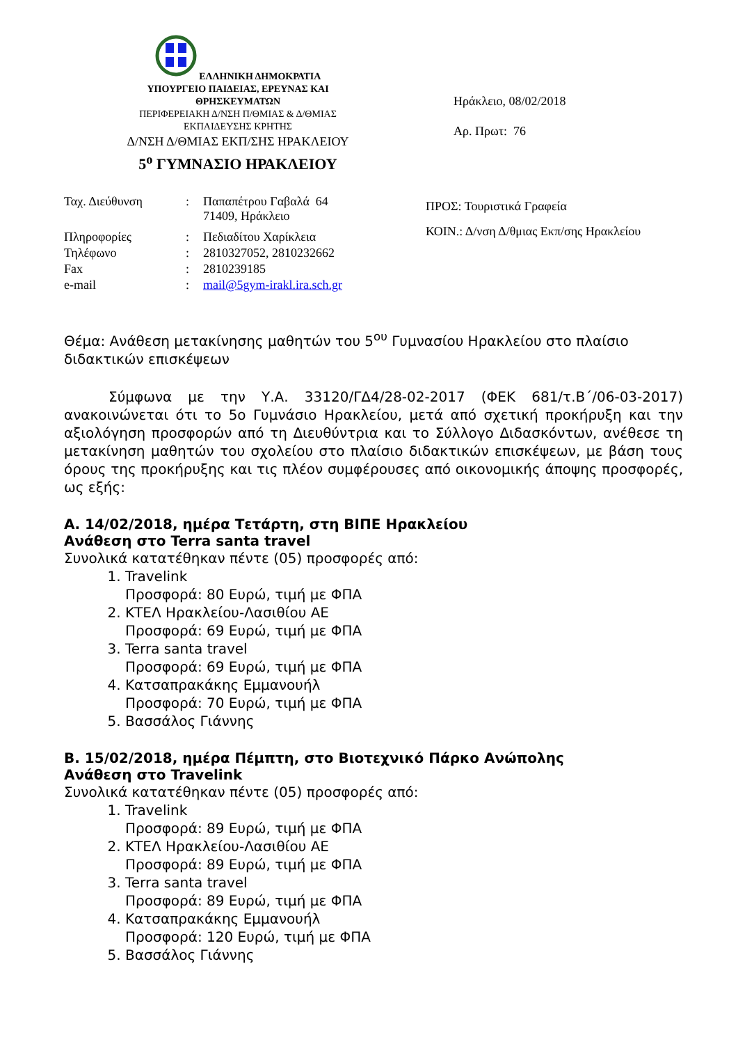ΕΛΛΗΝΙΚΗ ΔΗΜΟΚΡΑΤΙΑ
ΥΠΟΥΡΓΕΙΟ ΠΑΙΔΕΙΑΣ, ΕΡΕΥΝΑΣ ΚΑΙ
ΘΡΗΣΚΕΥΜΑΤΩΝ
ΠΕΡΙΦΕΡΕΙΑΚΗ Δ/ΝΣΗ Π/ΘΜΙΑΣ & Δ/ΘΜΙΑΣ
ΕΚΠΑΙΔΕΥΣΗΣ ΚΡΗΤΗΣ
Δ/ΝΣΗ Δ/ΘΜΙΑΣ ΕΚΠ/ΣΗΣ ΗΡΑΚΛΕΙΟΥ
5<sup>ο</sup> ΓΥΜΝΑΣΙΟ ΗΡΑΚΛΕΙΟΥ
Ηράκλειο, 08/02/2018
Αρ. Πρωτ: 76
| Ταχ. Διεύθυνση | : | Παπαπέτρου Γαβαλά 64 71409, Ηράκλειο |
| Πληροφορίες | : | Πεδιαδίτου Χαρίκλεια |
| Τηλέφωνο | : | 2810327052, 2810232662 |
| Fax | : | 2810239185 |
| e-mail | : | mail@5gym-irakl.ira.sch.gr |
ΠΡΟΣ: Τουριστικά Γραφεία
ΚΟΙΝ.: Δ/νση Δ/θμιας Εκπ/σης Ηρακλείου
Θέμα: Ανάθεση μετακίνησης μαθητών του 5<sup>ου</sup> Γυμνασίου Ηρακλείου στο πλαίσιο διδακτικών επισκέψεων
Σύμφωνα με την Υ.Α. 33120/ΓΔ4/28-02-2017 (ΦΕΚ 681/τ.Β΄/06-03-2017) ανακοινώνεται ότι το 5ο Γυμνάσιο Ηρακλείου, μετά από σχετική προκήρυξη και την αξιολόγηση προσφορών από τη Διευθύντρια και το Σύλλογο Διδασκόντων, ανέθεσε τη μετακίνηση μαθητών του σχολείου στο πλαίσιο διδακτικών επισκέψεων, με βάση τους όρους της προκήρυξης και τις πλέον συμφέρουσες από οικονομικής άποψης προσφορές, ως εξής:
Α. 14/02/2018, ημέρα Τετάρτη, στη ΒΙΠΕ Ηρακλείου
Ανάθεση στο Terra santa travel
Συνολικά κατατέθηκαν πέντε (05) προσφορές από:
1. Travelink
Προσφορά: 80 Ευρώ, τιμή με ΦΠΑ
2. ΚΤΕΛ Ηρακλείου-Λασιθίου ΑΕ
Προσφορά: 69 Ευρώ, τιμή με ΦΠΑ
3. Terra santa travel
Προσφορά: 69 Ευρώ, τιμή με ΦΠΑ
4. Κατσαπρακάκης Εμμανουήλ
Προσφορά: 70 Ευρώ, τιμή με ΦΠΑ
5. Βασσάλος Γιάννης
Β. 15/02/2018, ημέρα Πέμπτη, στο Βιοτεχνικό Πάρκο Ανώπολης
Ανάθεση στο Travelink
Συνολικά κατατέθηκαν πέντε (05) προσφορές από:
1. Travelink
Προσφορά: 89 Ευρώ, τιμή με ΦΠΑ
2. ΚΤΕΛ Ηρακλείου-Λασιθίου ΑΕ
Προσφορά: 89 Ευρώ, τιμή με ΦΠΑ
3. Terra santa travel
Προσφορά: 89 Ευρώ, τιμή με ΦΠΑ
4. Κατσαπρακάκης Εμμανουήλ
Προσφορά: 120 Ευρώ, τιμή με ΦΠΑ
5. Βασσάλος Γιάννης